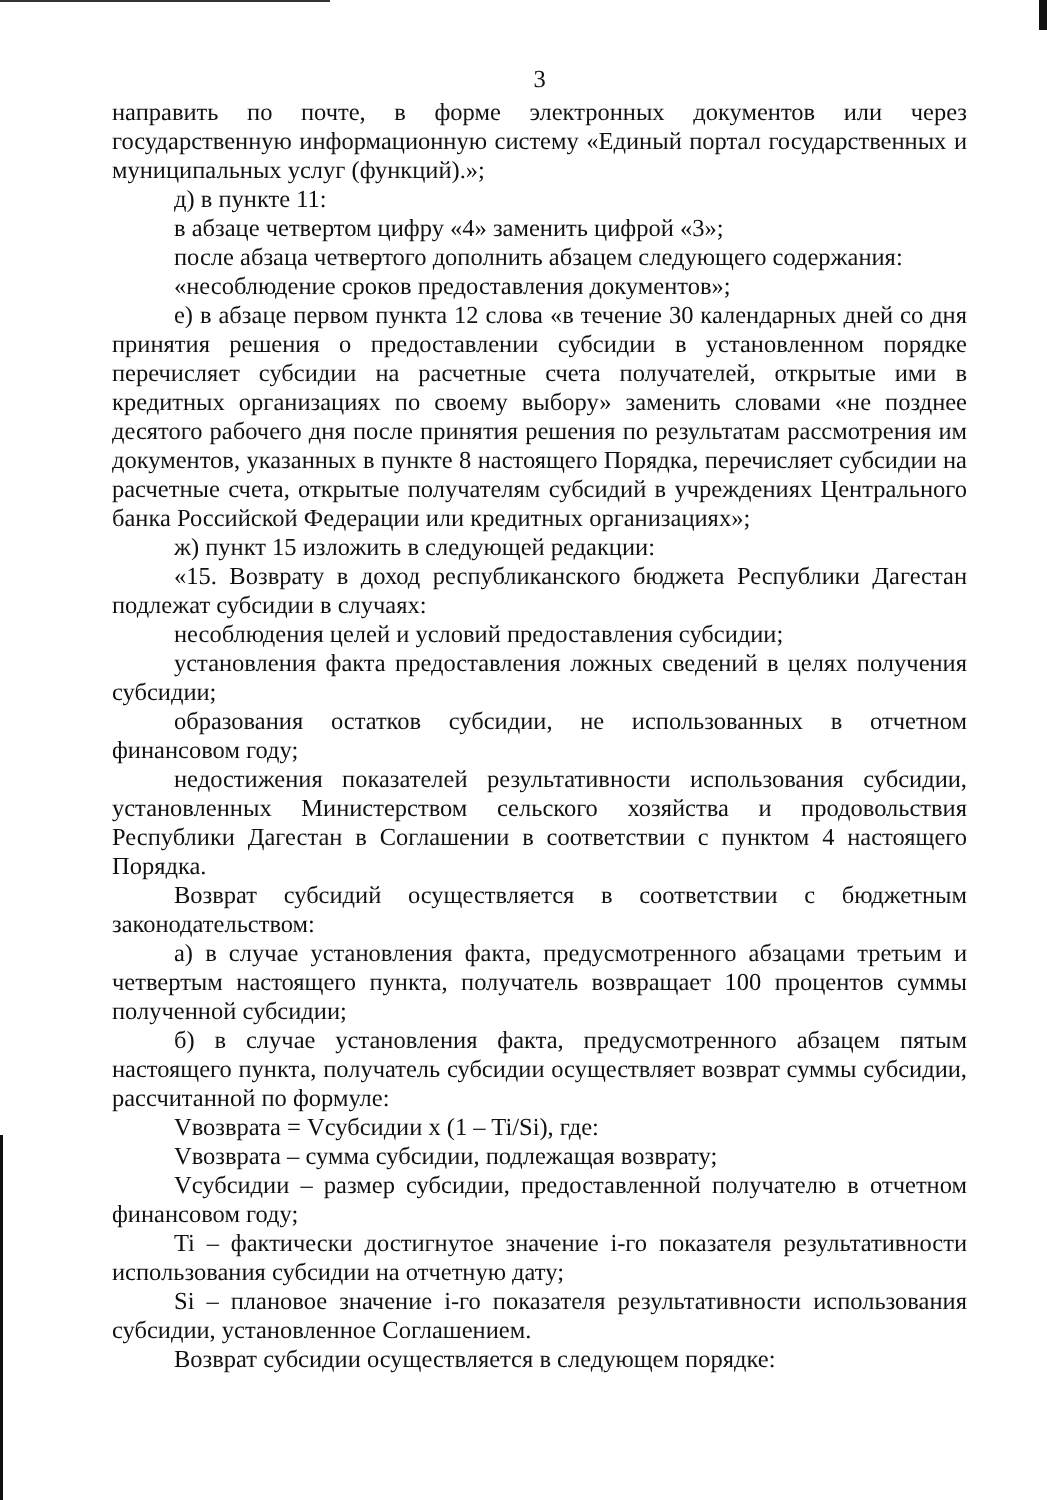3
направить по почте, в форме электронных документов или через государственную информационную систему «Единый портал государственных и муниципальных услуг (функций).»;
д) в пункте 11:
в абзаце четвертом цифру «4» заменить цифрой «3»;
после абзаца четвертого дополнить абзацем следующего содержания:
«несоблюдение сроков предоставления документов»;
е) в абзаце первом пункта 12 слова «в течение 30 календарных дней со дня принятия решения о предоставлении субсидии в установленном порядке перечисляет субсидии на расчетные счета получателей, открытые ими в кредитных организациях по своему выбору» заменить словами «не позднее десятого рабочего дня после принятия решения по результатам рассмотрения им документов, указанных в пункте 8 настоящего Порядка, перечисляет субсидии на расчетные счета, открытые получателям субсидий в учреждениях Центрального банка Российской Федерации или кредитных организациях»;
ж) пункт 15 изложить в следующей редакции:
«15. Возврату в доход республиканского бюджета Республики Дагестан подлежат субсидии в случаях:
несоблюдения целей и условий предоставления субсидии;
установления факта предоставления ложных сведений в целях получения субсидии;
образования остатков субсидии, не использованных в отчетном финансовом году;
недостижения показателей результативности использования субсидии, установленных Министерством сельского хозяйства и продовольствия Республики Дагестан в Соглашении в соответствии с пунктом 4 настоящего Порядка.
Возврат субсидий осуществляется в соответствии с бюджетным законодательством:
а) в случае установления факта, предусмотренного абзацами третьим и четвертым настоящего пункта, получатель возвращает 100 процентов суммы полученной субсидии;
б) в случае установления факта, предусмотренного абзацем пятым настоящего пункта, получатель субсидии осуществляет возврат суммы субсидии, рассчитанной по формуле:
Vвозврата = Vсубсидии x (1 – Ti/Si), где:
Vвозврата – сумма субсидии, подлежащая возврату;
Vсубсидии – размер субсидии, предоставленной получателю в отчетном финансовом году;
Ti – фактически достигнутое значение i-го показателя результативности использования субсидии на отчетную дату;
Si – плановое значение i-го показателя результативности использования субсидии, установленное Соглашением.
Возврат субсидии осуществляется в следующем порядке: